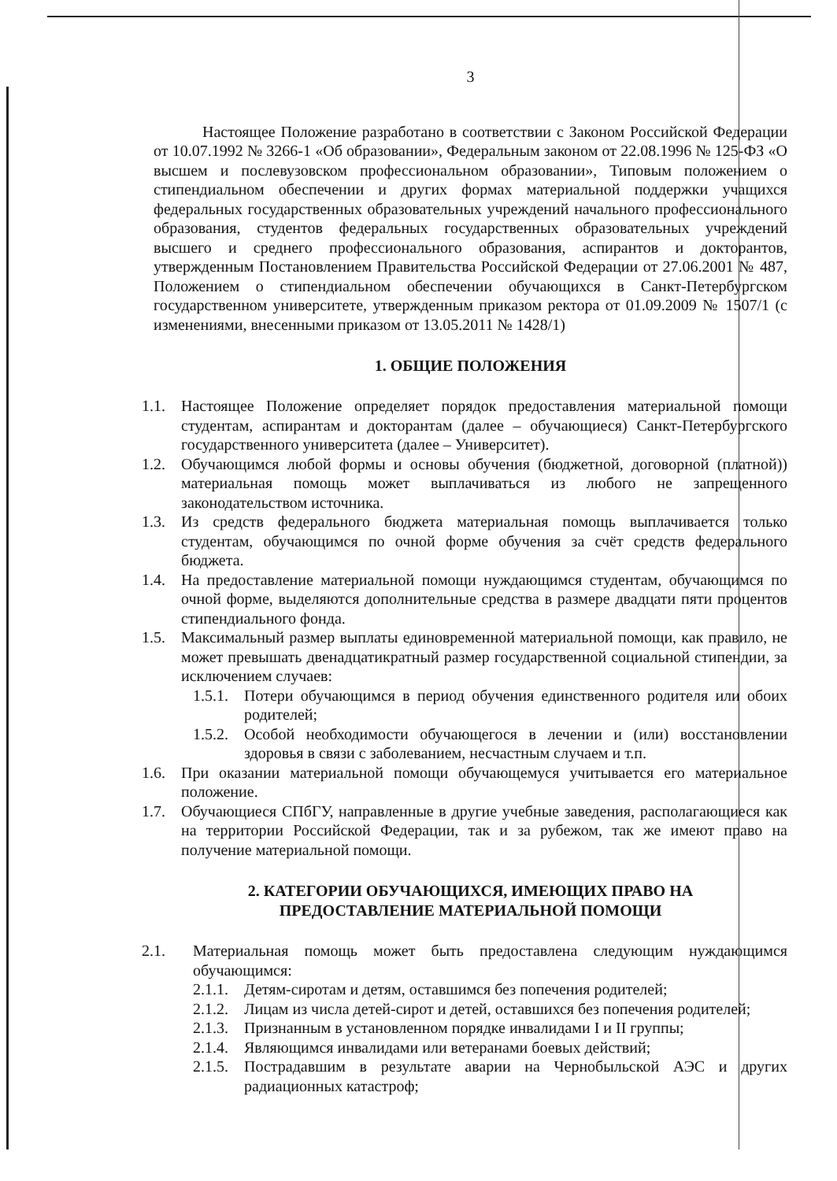3
Настоящее Положение разработано в соответствии с Законом Российской Федерации от 10.07.1992 № 3266-1 «Об образовании», Федеральным законом от 22.08.1996 № 125-ФЗ «О высшем и послевузовском профессиональном образовании», Типовым положением о стипендиальном обеспечении и других формах материальной поддержки учащихся федеральных государственных образовательных учреждений начального профессионального образования, студентов федеральных государственных образовательных учреждений высшего и среднего профессионального образования, аспирантов и докторантов, утвержденным Постановлением Правительства Российской Федерации от 27.06.2001 № 487, Положением о стипендиальном обеспечении обучающихся в Санкт-Петербургском государственном университете, утвержденным приказом ректора от 01.09.2009 № 1507/1 (с изменениями, внесенными приказом от 13.05.2011 № 1428/1)
1. ОБЩИЕ ПОЛОЖЕНИЯ
1.1. Настоящее Положение определяет порядок предоставления материальной помощи студентам, аспирантам и докторантам (далее – обучающиеся) Санкт-Петербургского государственного университета (далее – Университет).
1.2. Обучающимся любой формы и основы обучения (бюджетной, договорной (платной)) материальная помощь может выплачиваться из любого не запрещенного законодательством источника.
1.3. Из средств федерального бюджета материальная помощь выплачивается только студентам, обучающимся по очной форме обучения за счёт средств федерального бюджета.
1.4. На предоставление материальной помощи нуждающимся студентам, обучающимся по очной форме, выделяются дополнительные средства в размере двадцати пяти процентов стипендиального фонда.
1.5. Максимальный размер выплаты единовременной материальной помощи, как правило, не может превышать двенадцатикратный размер государственной социальной стипендии, за исключением случаев:
1.5.1. Потери обучающимся в период обучения единственного родителя или обоих родителей;
1.5.2. Особой необходимости обучающегося в лечении и (или) восстановлении здоровья в связи с заболеванием, несчастным случаем и т.п.
1.6. При оказании материальной помощи обучающемуся учитывается его материальное положение.
1.7. Обучающиеся СПбГУ, направленные в другие учебные заведения, располагающиеся как на территории Российской Федерации, так и за рубежом, так же имеют право на получение материальной помощи.
2. КАТЕГОРИИ ОБУЧАЮЩИХСЯ, ИМЕЮЩИХ ПРАВО НА
ПРЕДОСТАВЛЕНИЕ МАТЕРИАЛЬНОЙ ПОМОЩИ
2.1. Материальная помощь может быть предоставлена следующим нуждающимся обучающимся:
2.1.1. Детям-сиротам и детям, оставшимся без попечения родителей;
2.1.2. Лицам из числа детей-сирот и детей, оставшихся без попечения родителей;
2.1.3. Признанным в установленном порядке инвалидами I и II группы;
2.1.4. Являющимся инвалидами или ветеранами боевых действий;
2.1.5. Пострадавшим в результате аварии на Чернобыльской АЭС и других радиационных катастроф;